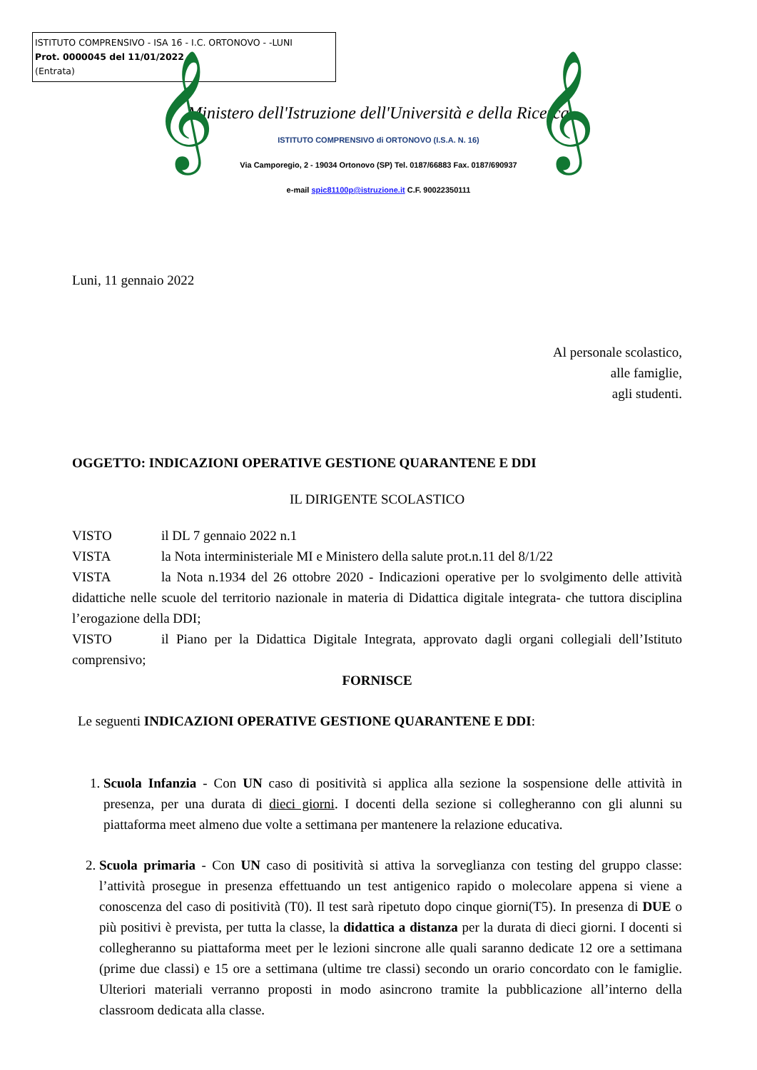ISTITUTO COMPRENSIVO - ISA 16 - I.C. ORTONOVO - -LUNI
Prot. 0000045 del 11/01/2022
(Entrata)
𝄞 𝄞
Ministero dell'Istruzione dell'Università e della Ricerca
ISTITUTO COMPRENSIVO di ORTONOVO (I.S.A. N. 16)
Via Camporegio, 2 - 19034 Ortonovo (SP) Tel. 0187/66883 Fax. 0187/690937
e-mail spic81100p@istruzione.it C.F. 90022350111
Luni, 11 gennaio 2022
Al personale scolastico,
alle famiglie,
agli studenti.
OGGETTO: INDICAZIONI OPERATIVE GESTIONE QUARANTENE E DDI
IL DIRIGENTE SCOLASTICO
VISTO il DL 7 gennaio 2022 n.1
VISTA la Nota interministeriale MI e Ministero della salute prot.n.11 del 8/1/22
VISTA la Nota n.1934 del 26 ottobre 2020 - Indicazioni operative per lo svolgimento delle attività didattiche nelle scuole del territorio nazionale in materia di Didattica digitale integrata- che tuttora disciplina l’erogazione della DDI;
VISTO il Piano per la Didattica Digitale Integrata, approvato dagli organi collegiali dell’Istituto comprensivo;
FORNISCE
Le seguenti INDICAZIONI OPERATIVE GESTIONE QUARANTENE E DDI:
1. Scuola Infanzia - Con UN caso di positività si applica alla sezione la sospensione delle attività in presenza, per una durata di dieci giorni. I docenti della sezione si collegheranno con gli alunni su piattaforma meet almeno due volte a settimana per mantenere la relazione educativa.
2. Scuola primaria - Con UN caso di positività si attiva la sorveglianza con testing del gruppo classe: l’attività prosegue in presenza effettuando un test antigenico rapido o molecolare appena si viene a conoscenza del caso di positività (T0). Il test sarà ripetuto dopo cinque giorni(T5). In presenza di DUE o più positivi è prevista, per tutta la classe, la didattica a distanza per la durata di dieci giorni. I docenti si collegheranno su piattaforma meet per le lezioni sincrone alle quali saranno dedicate 12 ore a settimana (prime due classi) e 15 ore a settimana (ultime tre classi) secondo un orario concordato con le famiglie. Ulteriori materiali verranno proposti in modo asincrono tramite la pubblicazione all’interno della classroom dedicata alla classe.